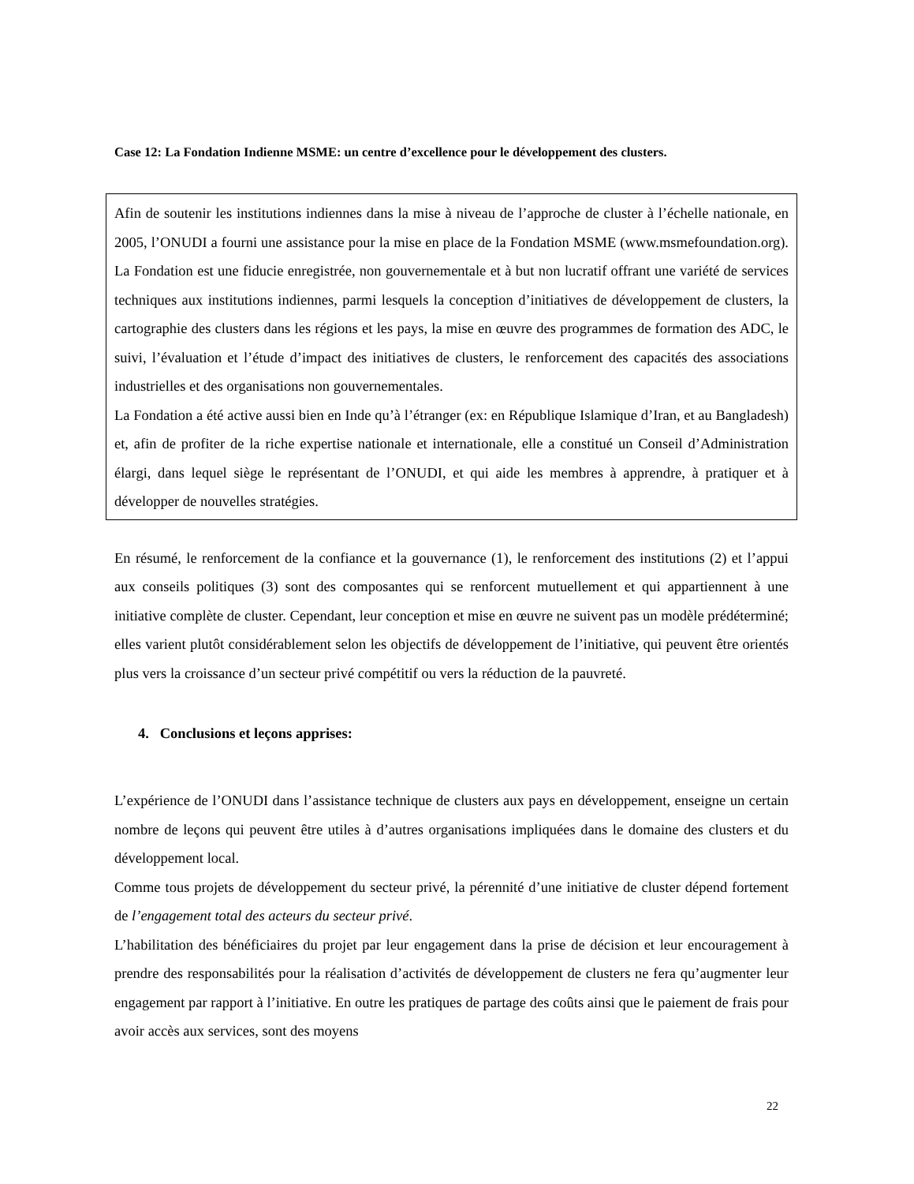Case 12: La Fondation Indienne MSME: un centre d’excellence pour le développement des clusters.
Afin de soutenir les institutions indiennes dans la mise à niveau de l’approche de cluster à l’échelle nationale, en 2005, l’ONUDI a fourni une assistance pour la mise en place de la Fondation MSME (www.msmefoundation.org). La Fondation est une fiducie enregistrée, non gouvernementale et à but non lucratif offrant une variété de services techniques aux institutions indiennes, parmi lesquels la conception d’initiatives de développement de clusters, la cartographie des clusters dans les régions et les pays, la mise en œuvre des programmes de formation des ADC, le suivi, l’évaluation et l’étude d’impact des initiatives de clusters, le renforcement des capacités des associations industrielles et des organisations non gouvernementales.
La Fondation a été active aussi bien en Inde qu’à l’étranger (ex: en République Islamique d’Iran, et au Bangladesh) et, afin de profiter de la riche expertise nationale et internationale, elle a constitué un Conseil d’Administration élargi, dans lequel siège le représentant de l’ONUDI, et qui aide les membres à apprendre, à pratiquer et à développer de nouvelles stratégies.
En résumé, le renforcement de la confiance et la gouvernance (1), le renforcement des institutions (2) et l’appui aux conseils politiques (3) sont des composantes qui se renforcent mutuellement et qui appartiennent à une initiative complète de cluster. Cependant, leur conception et mise en œuvre ne suivent pas un modèle prédéterminé; elles varient plutôt considérablement selon les objectifs de développement de l’initiative, qui peuvent être orientés plus vers la croissance d’un secteur privé compétitif ou vers la réduction de la pauvreté.
4. Conclusions et leçons apprises:
L’expérience de l’ONUDI dans l’assistance technique de clusters aux pays en développement, enseigne un certain nombre de leçons qui peuvent être utiles à d’autres organisations impliquées dans le domaine des clusters et du développement local.
Comme tous projets de développement du secteur privé, la pérennité d’une initiative de cluster dépend fortement de l’engagement total des acteurs du secteur privé.
L’habilitation des bénéficiaires du projet par leur engagement dans la prise de décision et leur encouragement à prendre des responsabilités pour la réalisation d’activités de développement de clusters ne fera qu’augmenter leur engagement par rapport à l’initiative. En outre les pratiques de partage des coûts ainsi que le paiement de frais pour avoir accès aux services, sont des moyens
22